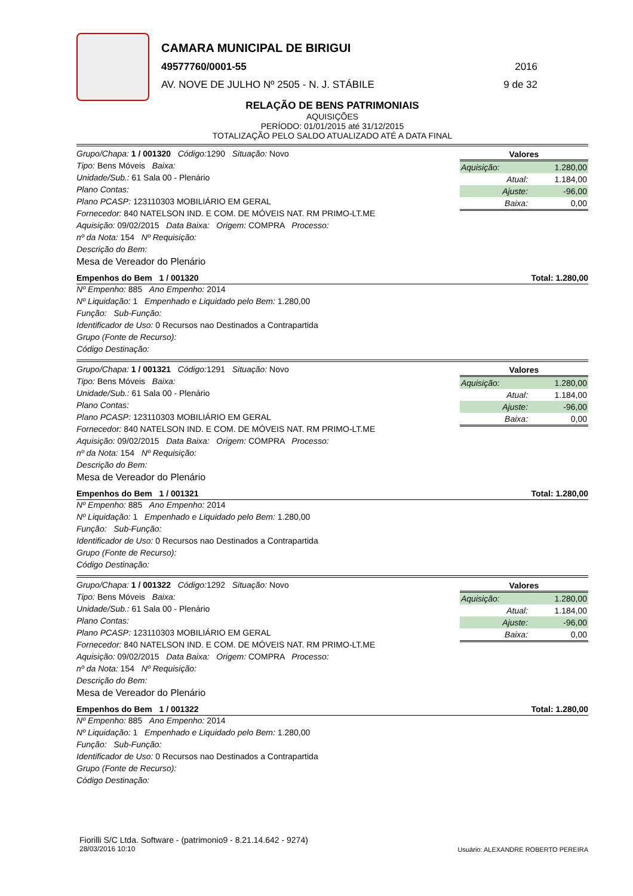CAMARA MUNICIPAL DE BIRIGUI
49577760/0001-55 2016
AV. NOVE DE JULHO Nº 2505 - N. J. STÁBILE 9 de 32
RELAÇÃO DE BENS PATRIMONIAIS
AQUISIÇÕES
PERÍODO: 01/01/2015 até 31/12/2015
TOTALIZAÇÃO PELO SALDO ATUALIZADO ATÉ A DATA FINAL
Grupo/Chapa: 1 / 001320 Código: 1290 Situação: Novo
Tipo: Bens Móveis Baixa:
Unidade/Sub.: 61 Sala 00 - Plenário
Plano Contas:
Plano PCASP: 123110303 MOBILIÁRIO EM GERAL
Fornecedor: 840 NATELSON IND. E COM. DE MÓVEIS NAT. RM PRIMO-LT.ME
Aquisição: 09/02/2015 Data Baixa: Origem: COMPRA Processo:
nº da Nota: 154 Nº Requisição:
Descrição do Bem:
Mesa de Vereador do Plenário
| Valores | |
| --- | --- |
| Aquisição: | 1.280,00 |
| Atual: | 1.184,00 |
| Ajuste: | -96,00 |
| Baixa: | 0,00 |
Empenhos do Bem 1 / 001320 Total: 1.280,00
Nº Empenho: 885 Ano Empenho: 2014
Nº Liquidação: 1 Empenhado e Liquidado pelo Bem: 1.280,00
Função: Sub-Função:
Identificador de Uso: 0 Recursos nao Destinados a Contrapartida
Grupo (Fonte de Recurso):
Código Destinação:
Grupo/Chapa: 1 / 001321 Código: 1291 Situação: Novo
Tipo: Bens Móveis Baixa:
Unidade/Sub.: 61 Sala 00 - Plenário
Plano Contas:
Plano PCASP: 123110303 MOBILIÁRIO EM GERAL
Fornecedor: 840 NATELSON IND. E COM. DE MÓVEIS NAT. RM PRIMO-LT.ME
Aquisição: 09/02/2015 Data Baixa: Origem: COMPRA Processo:
nº da Nota: 154 Nº Requisição:
Descrição do Bem:
Mesa de Vereador do Plenário
| Valores | |
| --- | --- |
| Aquisição: | 1.280,00 |
| Atual: | 1.184,00 |
| Ajuste: | -96,00 |
| Baixa: | 0,00 |
Empenhos do Bem 1 / 001321 Total: 1.280,00
Nº Empenho: 885 Ano Empenho: 2014
Nº Liquidação: 1 Empenhado e Liquidado pelo Bem: 1.280,00
Função: Sub-Função:
Identificador de Uso: 0 Recursos nao Destinados a Contrapartida
Grupo (Fonte de Recurso):
Código Destinação:
Grupo/Chapa: 1 / 001322 Código: 1292 Situação: Novo
Tipo: Bens Móveis Baixa:
Unidade/Sub.: 61 Sala 00 - Plenário
Plano Contas:
Plano PCASP: 123110303 MOBILIÁRIO EM GERAL
Fornecedor: 840 NATELSON IND. E COM. DE MÓVEIS NAT. RM PRIMO-LT.ME
Aquisição: 09/02/2015 Data Baixa: Origem: COMPRA Processo:
nº da Nota: 154 Nº Requisição:
Descrição do Bem:
Mesa de Vereador do Plenário
| Valores | |
| --- | --- |
| Aquisição: | 1.280,00 |
| Atual: | 1.184,00 |
| Ajuste: | -96,00 |
| Baixa: | 0,00 |
Empenhos do Bem 1 / 001322 Total: 1.280,00
Nº Empenho: 885 Ano Empenho: 2014
Nº Liquidação: 1 Empenhado e Liquidado pelo Bem: 1.280,00
Função: Sub-Função:
Identificador de Uso: 0 Recursos nao Destinados a Contrapartida
Grupo (Fonte de Recurso):
Código Destinação:
Fiorilli S/C Ltda. Software - (patrimonio9 - 8.21.14.642 - 9274)
28/03/2016 10:10
Usuário: ALEXANDRE ROBERTO PEREIRA